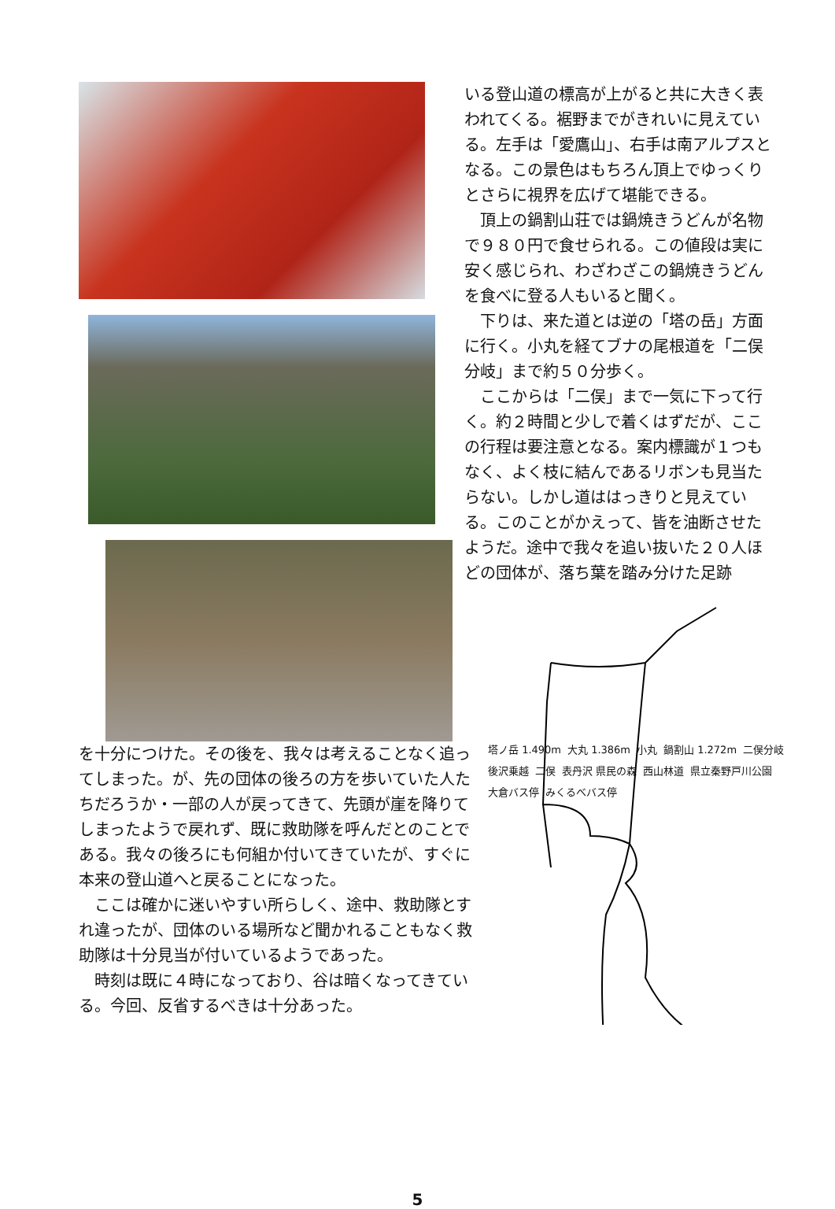いる登山道の標高が上がると共に大きく表われてくる。裾野までがきれいに見えている。左手は「愛鷹山」、右手は南アルプスとなる。この景色はもちろん頂上でゆっくりとさらに視界を広げて堪能できる。
　頂上の鍋割山荘では鍋焼きうどんが名物で９８０円で食せられる。この値段は実に安く感じられ、わざわざこの鍋焼きうどんを食べに登る人もいると聞く。
　下りは、来た道とは逆の「塔の岳」方面に行く。小丸を経てブナの尾根道を「二俣分岐」まで約５０分歩く。
　ここからは「二俣」まで一気に下って行く。約２時間と少しで着くはずだが、ここの行程は要注意となる。案内標識が１つもなく、よく枝に結んであるリボンも見当たらない。しかし道ははっきりと見えている。このことがかえって、皆を油断させたようだ。途中で我々を追い抜いた２０人ほどの団体が、落ち葉を踏み分けた足跡
を十分につけた。その後を、我々は考えることなく追ってしまった。が、先の団体の後ろの方を歩いていた人たちだろうか・一部の人が戻ってきて、先頭が崖を降りてしまったようで戻れず、既に救助隊を呼んだとのことである。我々の後ろにも何組か付いてきていたが、すぐに本来の登山道へと戻ることになった。
　ここは確かに迷いやすい所らしく、途中、救助隊とすれ違ったが、団体のいる場所など聞かれることもなく救助隊は十分見当が付いているようであった。
　時刻は既に４時になっており、谷は暗くなってきている。今回、反省するべきは十分あった。
塔ノ岳 1.490m 大丸 1.386m 小丸 鍋割山 1.272m 二俣分岐 後沢乗越 二俣 表丹沢 県民の森 西山林道 県立秦野戸川公園 大倉バス停 みくるべバス停
5